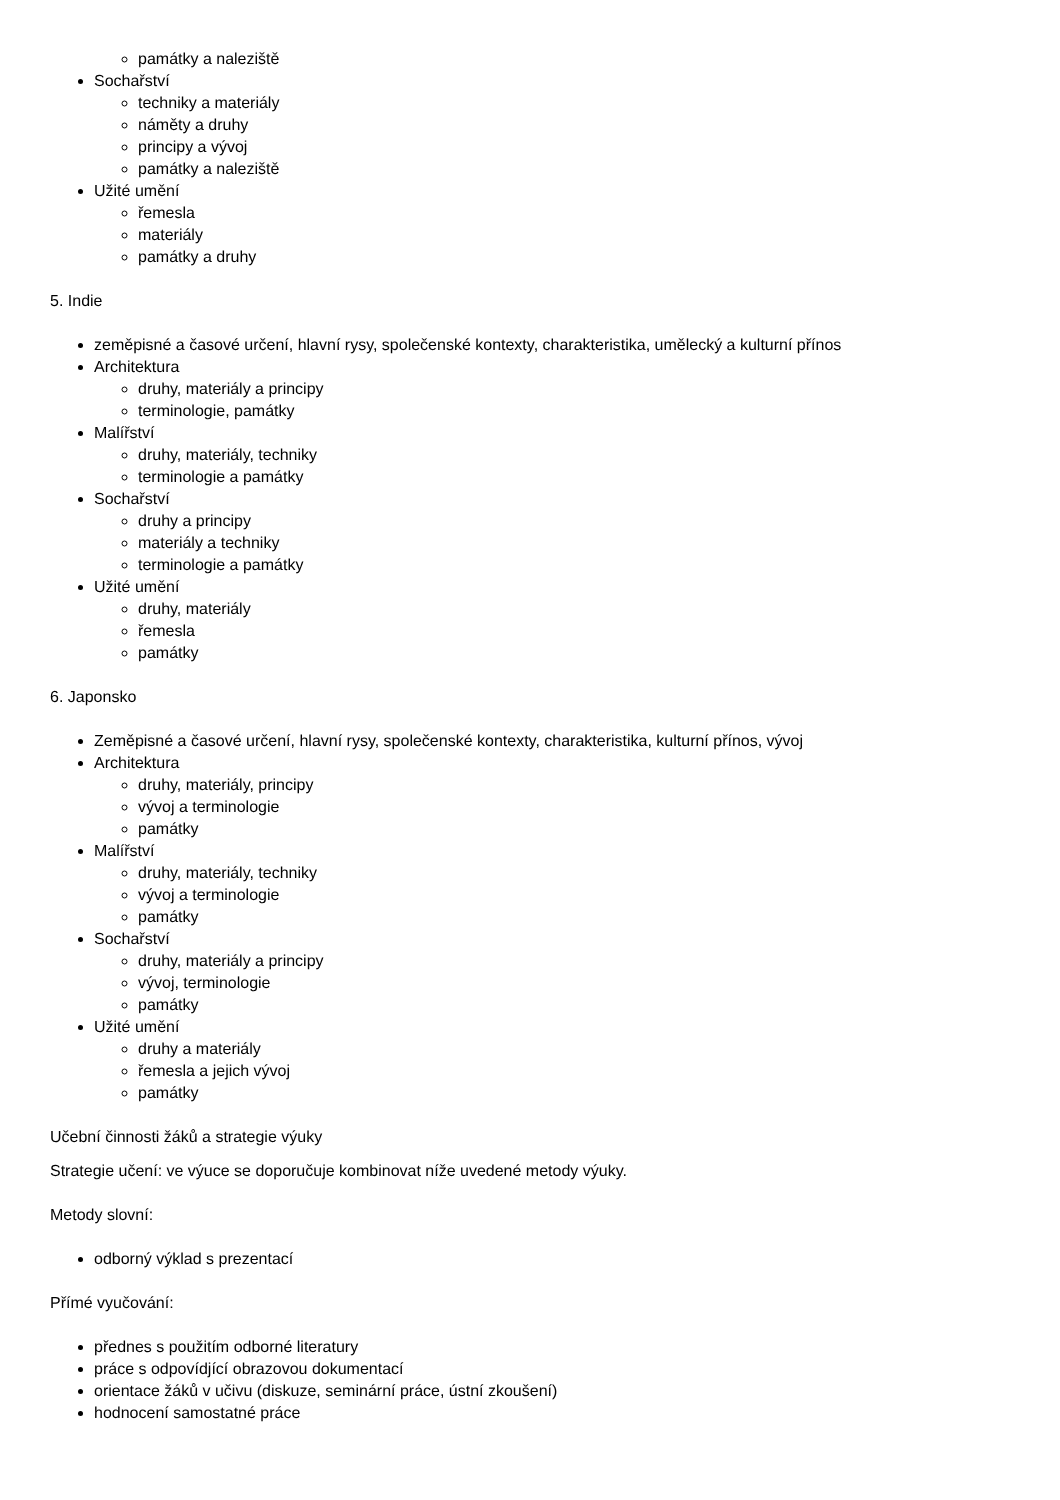památky a naleziště
Sochařství
techniky a materiály
náměty a druhy
principy a vývoj
památky a naleziště
Užité umění
řemesla
materiály
památky a druhy
5. Indie
zeměpisné a časové určení, hlavní rysy, společenské kontexty, charakteristika, umělecký a kulturní přínos
Architektura
druhy, materiály a principy
terminologie, památky
Malířství
druhy, materiály, techniky
terminologie a památky
Sochařství
druhy a principy
materiály a techniky
terminologie a památky
Užité umění
druhy, materiály
řemesla
památky
6. Japonsko
Zeměpisné a časové určení, hlavní rysy, společenské kontexty, charakteristika, kulturní přínos, vývoj
Architektura
druhy, materiály, principy
vývoj a terminologie
památky
Malířství
druhy, materiály, techniky
vývoj a terminologie
památky
Sochařství
druhy, materiály a principy
vývoj, terminologie
památky
Užité umění
druhy a materiály
řemesla a jejich vývoj
památky
Učební činnosti žáků a strategie výuky
Strategie učení: ve výuce se doporučuje kombinovat níže uvedené metody výuky.
Metody slovní:
odborný výklad s prezentací
Přímé vyučování:
přednes s použitím odborné literatury
práce s odpovídjící obrazovou dokumentací
orientace žáků v učivu (diskuze, seminární práce, ústní zkoušení)
hodnocení samostatné práce